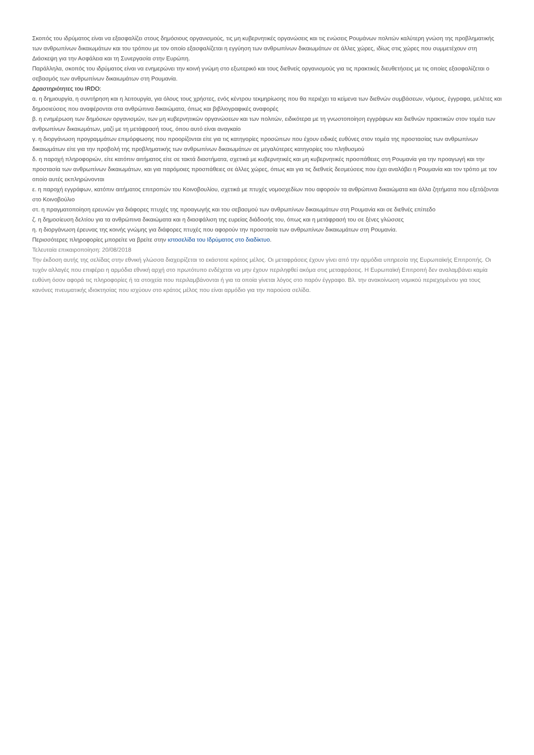Σκοπός του ιδρύματος είναι να εξασφαλίζει στους δημόσιους οργανισμούς, τις μη κυβερνητικές οργανώσεις και τις ενώσεις Ρουμάνων πολιτών καλύτερη γνώση της προβληματικής των ανθρωπίνων δικαιωμάτων και του τρόπου με τον οποίο εξασφαλίζεται η εγγύηση των ανθρωπίνων δικαιωμάτων σε άλλες χώρες, ιδίως στις χώρες που συμμετέχουν στη Διάσκεψη για την Ασφάλεια και τη Συνεργασία στην Ευρώπη.
Παράλληλα, σκοπός του ιδρύματος είναι να ενημερώνει την κοινή γνώμη στο εξωτερικό και τους διεθνείς οργανισμούς για τις πρακτικές διευθετήσεις με τις οποίες εξασφαλίζεται ο σεβασμός των ανθρωπίνων δικαιωμάτων στη Ρουμανία.
Δραστηριότητες του IRDO:
α. η δημιουργία, η συντήρηση και η λειτουργία, για όλους τους χρήστες, ενός κέντρου τεκμηρίωσης που θα περιέχει τα κείμενα των διεθνών συμβάσεων, νόμους, έγγραφα, μελέτες και δημοσιεύσεις που αναφέρονται στα ανθρώπινα δικαιώματα, όπως και βιβλιογραφικές αναφορές
β. η ενημέρωση των δημόσιων οργανισμών, των μη κυβερνητικών οργανώσεων και των πολιτών, ειδικότερα με τη γνωστοποίηση εγγράφων και διεθνών πρακτικών στον τομέα των ανθρωπίνων δικαιωμάτων, μαζί με τη μετάφρασή τους, όπου αυτό είναι αναγκαίο
γ. η διοργάνωση προγραμμάτων επιμόρφωσης που προορίζονται είτε για τις κατηγορίες προσώπων που έχουν ειδικές ευθύνες στον τομέα της προστασίας των ανθρωπίνων δικαιωμάτων είτε για την προβολή της προβληματικής των ανθρωπίνων δικαιωμάτων σε μεγαλύτερες κατηγορίες του πληθυσμού
δ. η παροχή πληροφοριών, είτε κατόπιν αιτήματος είτε σε τακτά διαστήματα, σχετικά με κυβερνητικές και μη κυβερνητικές προσπάθειες στη Ρουμανία για την προαγωγή και την προστασία των ανθρωπίνων δικαιωμάτων, και για παρόμοιες προσπάθειες σε άλλες χώρες, όπως και για τις διεθνείς δεσμεύσεις που έχει αναλάβει η Ρουμανία και τον τρόπο με τον οποίο αυτές εκπληρώνονται
ε. η παροχή εγγράφων, κατόπιν αιτήματος επιτροπών του Κοινοβουλίου, σχετικά με πτυχές νομοσχεδίων που αφορούν τα ανθρώπινα δικαιώματα και άλλα ζητήματα που εξετάζονται στο Κοινοβούλιο
στ. η πραγματοποίηση ερευνών για διάφορες πτυχές της προαγωγής και του σεβασμού των ανθρωπίνων δικαιωμάτων στη Ρουμανία και σε διεθνές επίπεδο
ζ. η δημοσίευση δελτίου για τα ανθρώπινα δικαιώματα και η διασφάλιση της ευρείας διάδοσής του, όπως και η μετάφρασή του σε ξένες γλώσσες
η. η διοργάνωση έρευνας της κοινής γνώμης για διάφορες πτυχές που αφορούν την προστασία των ανθρωπίνων δικαιωμάτων στη Ρουμανία.
Περισσότερες πληροφορίες μπορείτε να βρείτε στην ιστοσελίδα του Ιδρύματος στο διαδίκτυο.
Τελευταία επικαιροποίηση: 20/08/2018
Την έκδοση αυτής της σελίδας στην εθνική γλώσσα διαχειρίζεται το εκάστοτε κράτος μέλος. Οι μεταφράσεις έχουν γίνει από την αρμόδια υπηρεσία της Ευρωπαϊκής Επιτροπής. Οι τυχόν αλλαγές που επιφέρει η αρμόδια εθνική αρχή στο πρωτότυπο ενδέχεται να μην έχουν περιληφθεί ακόμα στις μεταφράσεις. Η Ευρωπαϊκή Επιτροπή δεν αναλαμβάνει καμία ευθύνη όσον αφορά τις πληροφορίες ή τα στοιχεία που περιλαμβάνονται ή για τα οποία γίνεται λόγος στο παρόν έγγραφο. Βλ. την ανακοίνωση νομικού περιεχομένου για τους κανόνες πνευματικής ιδιοκτησίας που ισχύουν στο κράτος μέλος που είναι αρμόδιο για την παρούσα σελίδα.